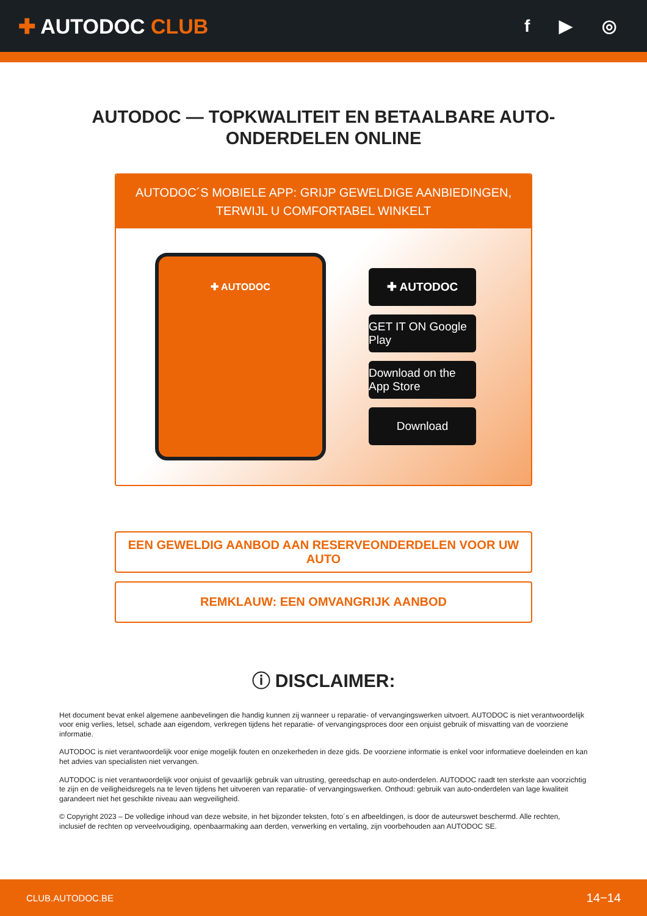✚ AUTODOC CLUB
f ▶ ◎
AUTODOC — TOPKWALITEIT EN BETAALBARE AUTO-ONDERDELEN ONLINE
AUTODOC´S MOBIELE APP: GRIJP GEWELDIGE AANBIEDINGEN, TERWIJL U COMFORTABEL WINKELT
✚ AUTODOC
✚ AUTODOC
GET IT ON Google Play
Download on the App Store
Download
EEN GEWELDIG AANBOD AAN RESERVEONDERDELEN VOOR UW AUTO
REMKLAUW: EEN OMVANGRIJK AANBOD
ⓘ DISCLAIMER:
Het document bevat enkel algemene aanbevelingen die handig kunnen zij wanneer u reparatie- of vervangingswerken uitvoert. AUTODOC is niet verantwoordelijk voor enig verlies, letsel, schade aan eigendom, verkregen tijdens het reparatie- of vervangingsproces door een onjuist gebruik of misvatting van de voorziene informatie.
AUTODOC is niet verantwoordelijk voor enige mogelijk fouten en onzekerheden in deze gids. De voorziene informatie is enkel voor informatieve doeleinden en kan het advies van specialisten niet vervangen.
AUTODOC is niet verantwoordelijk voor onjuist of gevaarlijk gebruik van uitrusting, gereedschap en auto-onderdelen. AUTODOC raadt ten sterkste aan voorzichtig te zijn en de veiligheidsregels na te leven tijdens het uitvoeren van reparatie- of vervangingswerken. Onthoud: gebruik van auto-onderdelen van lage kwaliteit garandeert niet het geschikte niveau aan wegveiligheid.
© Copyright 2023 – De volledige inhoud van deze website, in het bijzonder teksten, foto´s en afbeeldingen, is door de auteurswet beschermd. Alle rechten, inclusief de rechten op verveelvoudiging, openbaarmaking aan derden, verwerking en vertaling, zijn voorbehouden aan AUTODOC SE.
CLUB.AUTODOC.BE 14−14